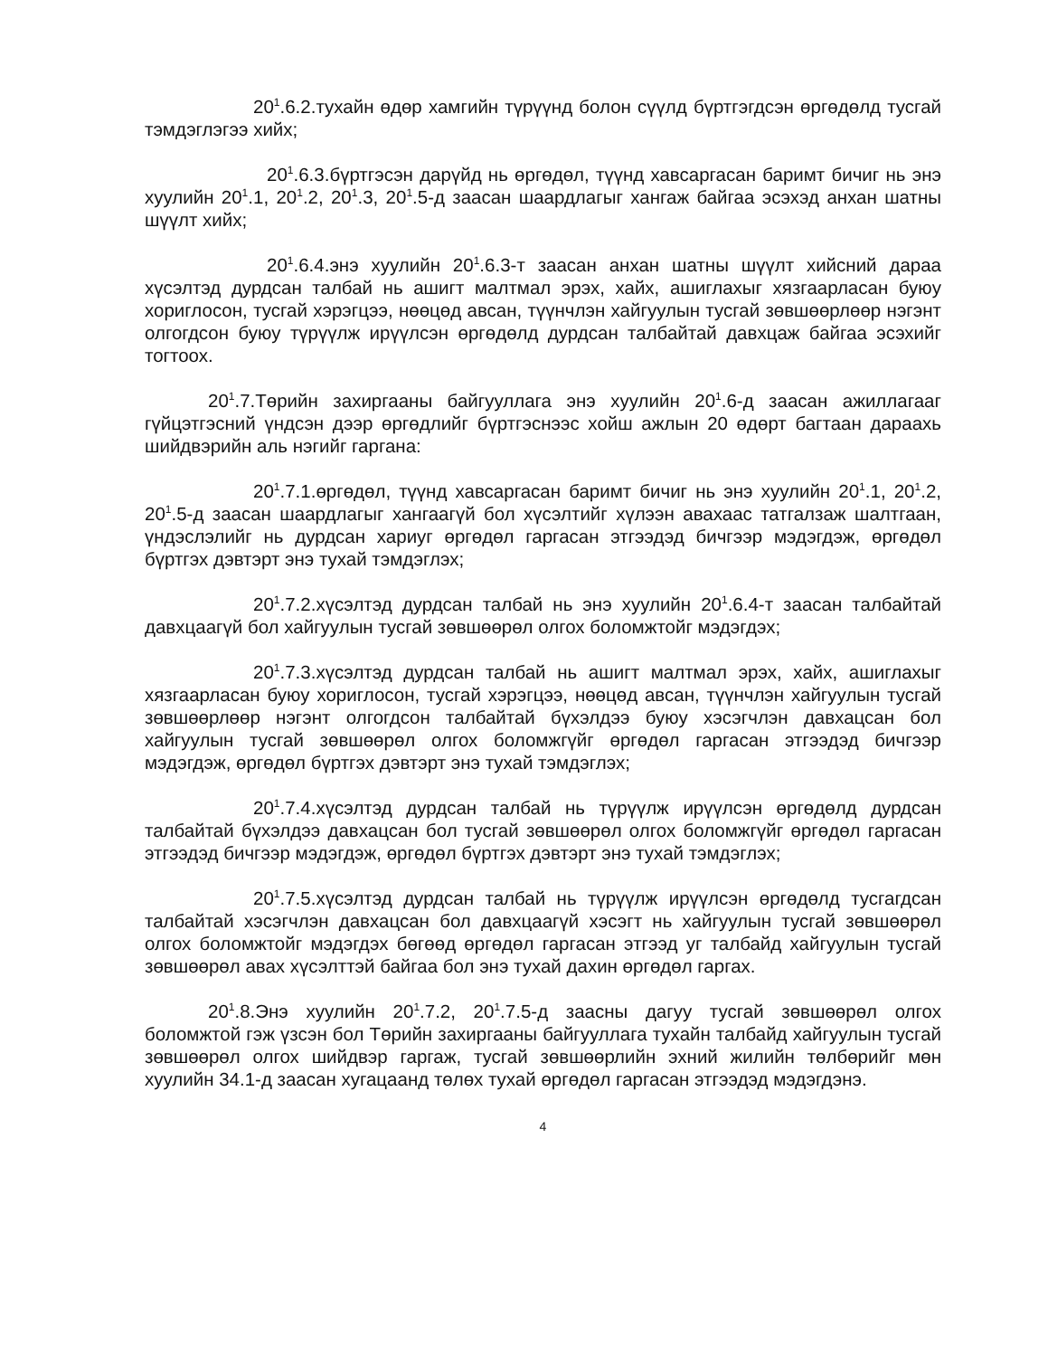20<sup>1</sup>.6.2.тухайн өдөр хамгийн түрүүнд болон сүүлд бүртгэгдсэн өргөдөлд тусгай тэмдэглэгээ хийх;
20<sup>1</sup>.6.3.бүртгэсэн дарүйд нь өргөдөл, түүнд хавсаргасан баримт бичиг нь энэ хуулийн 20<sup>1</sup>.1, 20<sup>1</sup>.2, 20<sup>1</sup>.3, 20<sup>1</sup>.5-д заасан шаардлагыг хангаж байгаа эсэхэд анхан шатны шүүлт хийх;
20<sup>1</sup>.6.4.энэ хуулийн 20<sup>1</sup>.6.3-т заасан анхан шатны шүүлт хийсний дараа хүсэлтэд дурдсан талбай нь ашигт малтмал эрэх, хайх, ашиглахыг хязгаарласан буюу хориглосон, тусгай хэрэгцээ, нөөцөд авсан, түүнчлэн хайгуулын тусгай зөвшөөрлөөр нэгэнт олгогдсон буюу түрүүлж ирүүлсэн өргөдөлд дурдсан талбайтай давхцаж байгаа эсэхийг тогтоох.
20<sup>1</sup>.7.Төрийн захиргааны байгууллага энэ хуулийн 20<sup>1</sup>.6-д заасан ажиллагааг гүйцэтгэсний үндсэн дээр өргөдлийг бүртгэснээс хойш ажлын 20 өдөрт багтаан дараахь шийдвэрийн аль нэгийг гаргана:
20<sup>1</sup>.7.1.өргөдөл, түүнд хавсаргасан баримт бичиг нь энэ хуулийн 20<sup>1</sup>.1, 20<sup>1</sup>.2, 20<sup>1</sup>.5-д заасан шаардлагыг хангаагүй бол хүсэлтийг хүлээн авахаас татгалзаж шалтгаан, үндэслэлийг нь дурдсан хариуг өргөдөл гаргасан этгээдэд бичгээр мэдэгдэж, өргөдөл бүртгэх дэвтэрт энэ тухай тэмдэглэх;
20<sup>1</sup>.7.2.хүсэлтэд дурдсан талбай нь энэ хуулийн 20<sup>1</sup>.6.4-т заасан талбайтай давхцаагүй бол хайгуулын тусгай зөвшөөрөл олгох боломжтойг мэдэгдэх;
20<sup>1</sup>.7.3.хүсэлтэд дурдсан талбай нь ашигт малтмал эрэх, хайх, ашиглахыг хязгаарласан буюу хориглосон, тусгай хэрэгцээ, нөөцөд авсан, түүнчлэн хайгуулын тусгай зөвшөөрлөөр нэгэнт олгогдсон талбайтай бүхэлдээ буюу хэсэгчлэн давхацсан бол хайгуулын тусгай зөвшөөрөл олгох боломжгүйг өргөдөл гаргасан этгээдэд бичгээр мэдэгдэж, өргөдөл бүртгэх дэвтэрт энэ тухай тэмдэглэх;
20<sup>1</sup>.7.4.хүсэлтэд дурдсан талбай нь түрүүлж ирүүлсэн өргөдөлд дурдсан талбайтай бүхэлдээ давхацсан бол тусгай зөвшөөрөл олгох боломжгүйг өргөдөл гаргасан этгээдэд бичгээр мэдэгдэж, өргөдөл бүртгэх дэвтэрт энэ тухай тэмдэглэх;
20<sup>1</sup>.7.5.хүсэлтэд дурдсан талбай нь түрүүлж ирүүлсэн өргөдөлд тусгагдсан талбайтай хэсэгчлэн давхацсан бол давхцаагүй хэсэгт нь хайгуулын тусгай зөвшөөрөл олгох боломжтойг мэдэгдэх бөгөөд өргөдөл гаргасан этгээд уг талбайд хайгуулын тусгай зөвшөөрөл авах хүсэлттэй байгаа бол энэ тухай дахин өргөдөл гаргах.
20<sup>1</sup>.8.Энэ хуулийн 20<sup>1</sup>.7.2, 20<sup>1</sup>.7.5-д заасны дагуу тусгай зөвшөөрөл олгох боломжтой гэж үзсэн бол Төрийн захиргааны байгууллага тухайн талбайд хайгуулын тусгай зөвшөөрөл олгох шийдвэр гаргаж, тусгай зөвшөөрлийн эхний жилийн төлбөрийг мөн хуулийн 34.1-д заасан хугацаанд төлөх тухай өргөдөл гаргасан этгээдэд мэдэгдэнэ.
4